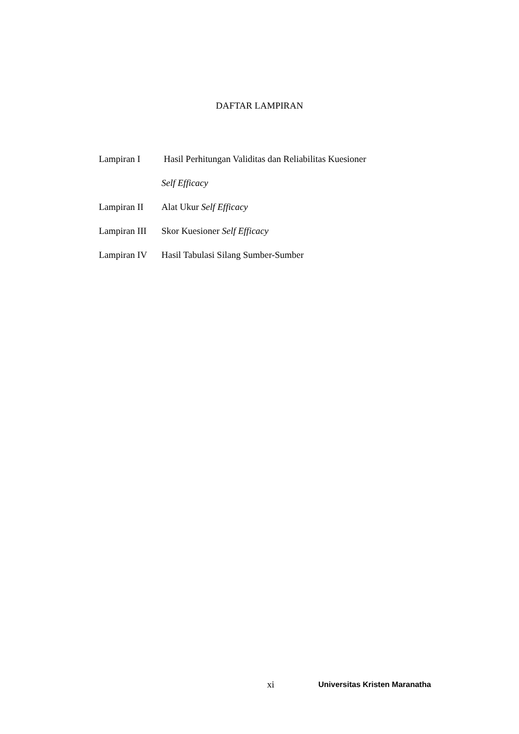DAFTAR LAMPIRAN
Lampiran I Hasil Perhitungan Validitas dan Reliabilitas Kuesioner
Self Efficacy
Lampiran II Alat Ukur Self Efficacy
Lampiran III Skor Kuesioner Self Efficacy
Lampiran IV Hasil Tabulasi Silang Sumber-Sumber
xi Universitas Kristen Maranatha